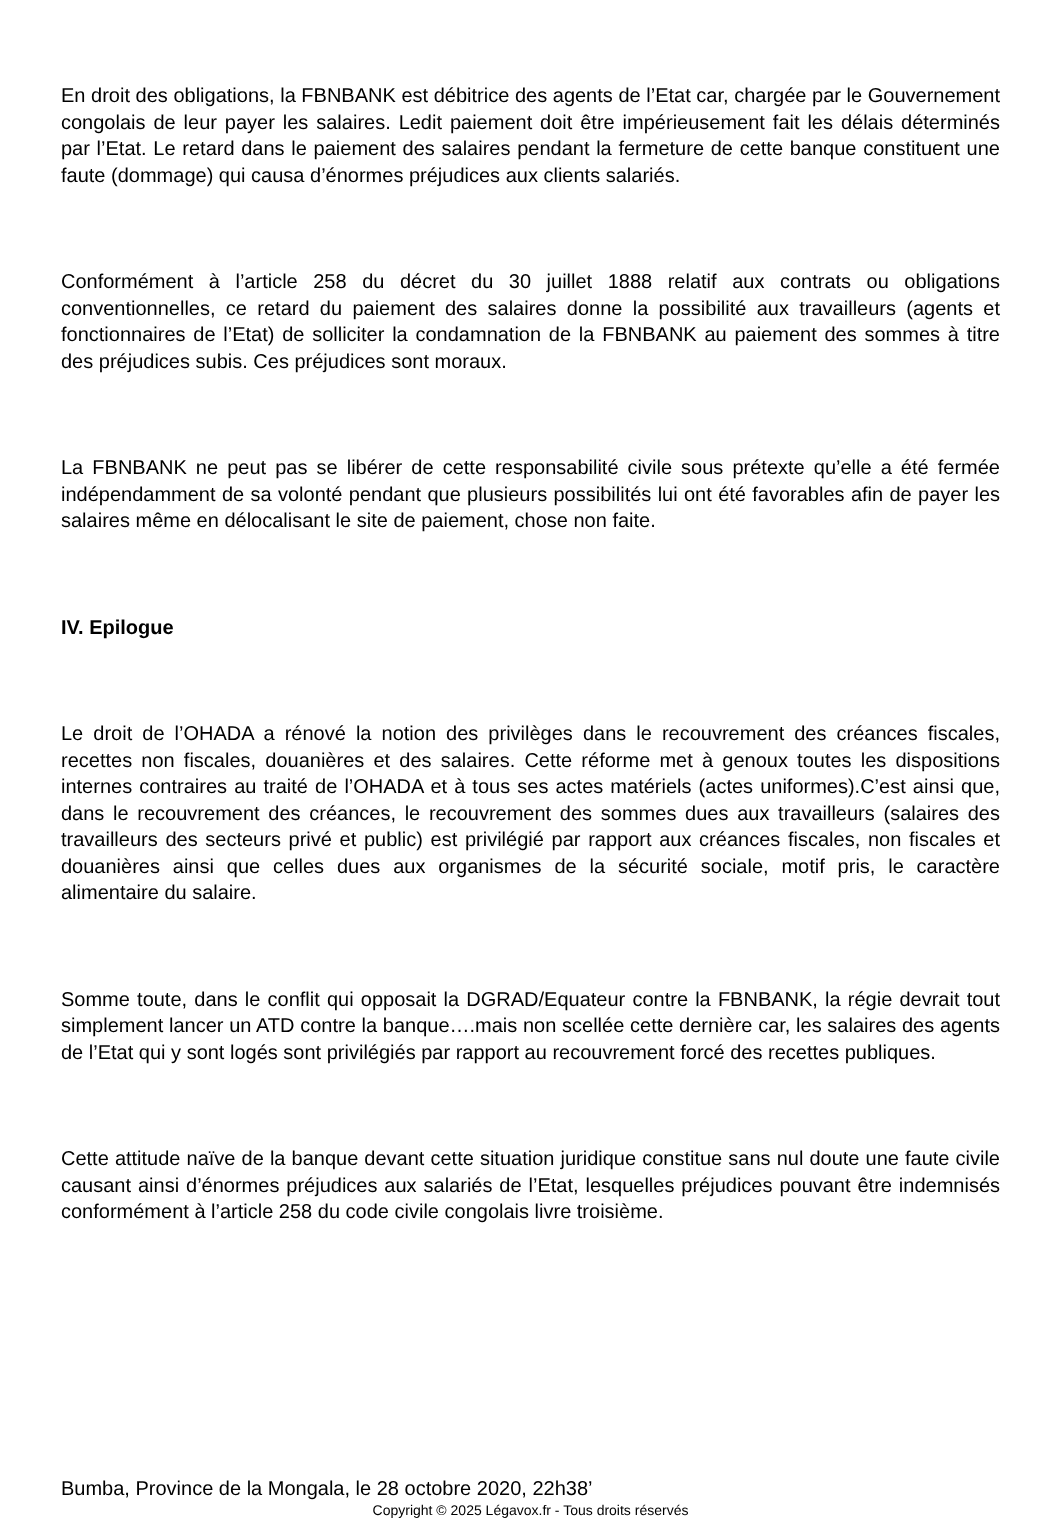En droit des obligations, la FBNBANK est débitrice des agents de l’Etat car, chargée par le Gouvernement congolais de leur payer les salaires. Ledit paiement doit être impérieusement fait les délais déterminés par l’Etat. Le retard dans le paiement des salaires pendant la fermeture de cette banque constituent une faute (dommage) qui causa d’énormes préjudices aux clients salariés.
Conformément à l’article 258 du décret du 30 juillet 1888 relatif aux contrats ou obligations conventionnelles, ce retard du paiement des salaires donne la possibilité aux travailleurs (agents et fonctionnaires de l’Etat) de solliciter la condamnation de la FBNBANK au paiement des sommes à titre des préjudices subis. Ces préjudices sont moraux.
La FBNBANK ne peut pas se libérer de cette responsabilité civile sous prétexte qu’elle a été fermée indépendamment de sa volonté pendant que plusieurs possibilités lui ont été favorables afin de payer les salaires même en délocalisant le site de paiement, chose non faite.
IV. Epilogue
Le droit de l’OHADA a rénové la notion des privilèges dans le recouvrement des créances fiscales, recettes non fiscales, douanières et des salaires. Cette réforme met à genoux toutes les dispositions internes contraires au traité de l’OHADA et à tous ses actes matériels (actes uniformes).C’est ainsi que, dans le recouvrement des créances, le recouvrement des sommes dues aux travailleurs (salaires des travailleurs des secteurs privé et public) est privilégié par rapport aux créances fiscales, non fiscales et douanières ainsi que celles dues aux organismes de la sécurité sociale, motif pris, le caractère alimentaire du salaire.
Somme toute, dans le conflit qui opposait la DGRAD/Equateur contre la FBNBANK, la régie devrait tout simplement lancer un ATD contre la banque….mais non scellée cette dernière car, les salaires des agents de l’Etat qui y sont logés sont privilégiés par rapport au recouvrement forcé des recettes publiques.
Cette attitude naïve de la banque devant cette situation juridique constitue sans nul doute une faute civile causant ainsi d’énormes préjudices aux salariés de l’Etat, lesquelles préjudices pouvant être indemnisés conformément à l’article 258 du code civile congolais livre troisième.
Bumba, Province de la Mongala, le 28 octobre 2020, 22h38’
Copyright © 2025 Légavox.fr - Tous droits réservés